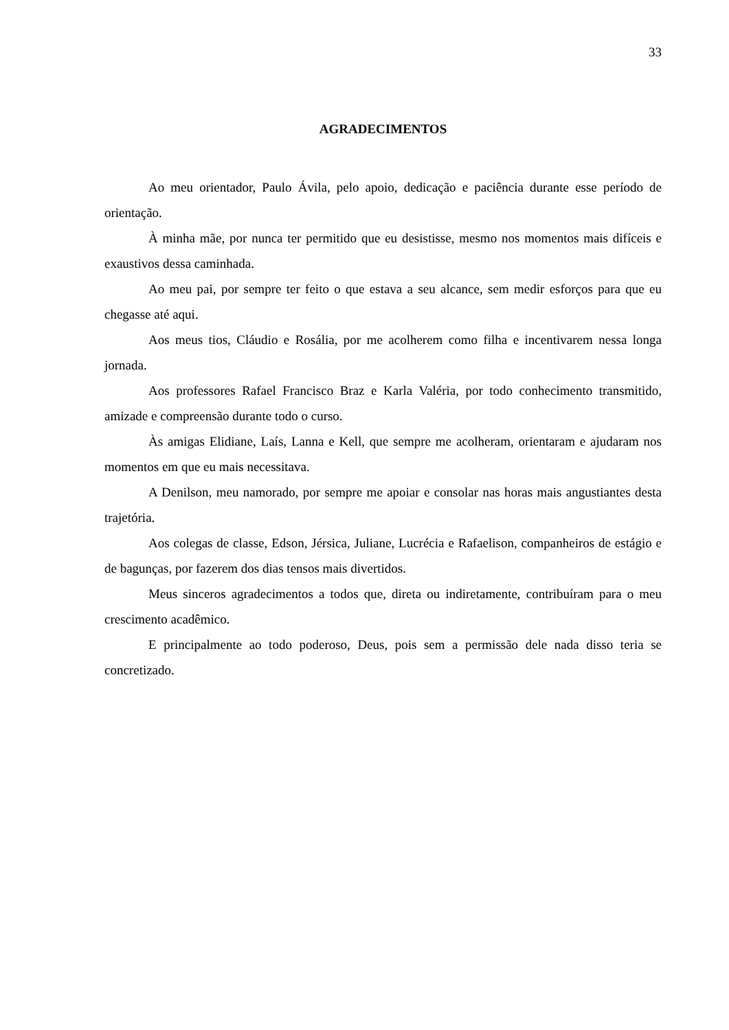33
AGRADECIMENTOS
Ao meu orientador, Paulo Ávila, pelo apoio, dedicação e paciência durante esse período de orientação.
À minha mãe, por nunca ter permitido que eu desistisse, mesmo nos momentos mais difíceis e exaustivos dessa caminhada.
Ao meu pai, por sempre ter feito o que estava a seu alcance, sem medir esforços para que eu chegasse até aqui.
Aos meus tios, Cláudio e Rosália, por me acolherem como filha e incentivarem nessa longa jornada.
Aos professores Rafael Francisco Braz e Karla Valéria, por todo conhecimento transmitido, amizade e compreensão durante todo o curso.
Às amigas Elidiane, Laís, Lanna e Kell, que sempre me acolheram, orientaram e ajudaram nos momentos em que eu mais necessitava.
A Denilson, meu namorado, por sempre me apoiar e consolar nas horas mais angustiantes desta trajetória.
Aos colegas de classe, Edson, Jérsica, Juliane, Lucrécia e Rafaelison, companheiros de estágio e de bagunças, por fazerem dos dias tensos mais divertidos.
Meus sinceros agradecimentos a todos que, direta ou indiretamente, contribuíram para o meu crescimento acadêmico.
E principalmente ao todo poderoso, Deus, pois sem a permissão dele nada disso teria se concretizado.